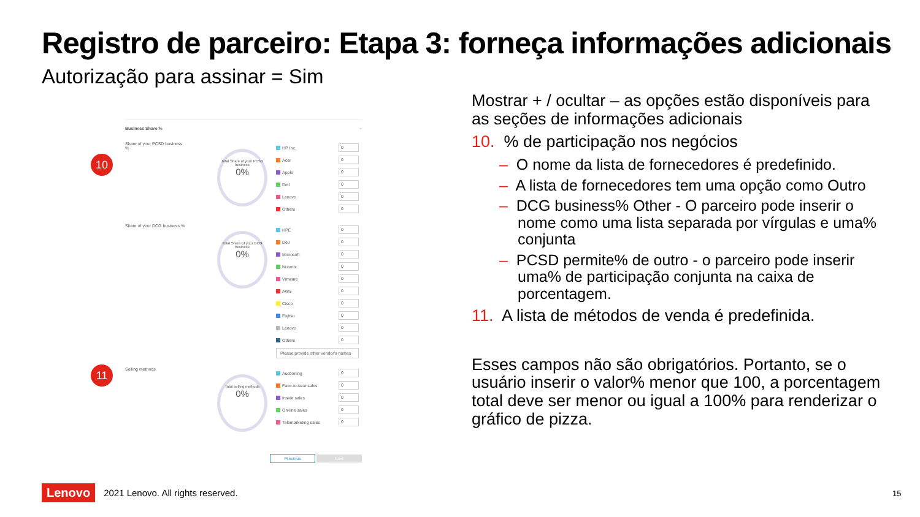Registro de parceiro: Etapa 3: forneça informações adicionais
Autorização para assinar = Sim
10
11
Business Share % –
Share of your PCSD business %
Total Share of your PCSD business
0%
HP Inc. 0
Acer 0
Apple 0
Dell 0
Lenovo 0
Others 0
Share of your DCG business %
Total Share of your DCG business
0%
HPE 0
Dell 0
Microsoft 0
Nutanix 0
Vmware 0
AWS 0
Cisco 0
Fujitsu 0
Lenovo 0
Others 0
Please provide other vendor's names
Selling methods
Total selling methods
0%
Auctioning 0
Face-to-face sales 0
Inside sales 0
On-line sales 0
Telemarketing sales 0
Previous Next
Mostrar + / ocultar – as opções estão disponíveis para as seções de informações adicionais
10. % de participação nos negócios
– O nome da lista de fornecedores é predefinido.
– A lista de fornecedores tem uma opção como Outro
– DCG business% Other - O parceiro pode inserir o nome como uma lista separada por vírgulas e uma% conjunta
– PCSD permite% de outro - o parceiro pode inserir uma% de participação conjunta na caixa de porcentagem.
11. A lista de métodos de venda é predefinida.
Esses campos não são obrigatórios. Portanto, se o usuário inserir o valor% menor que 100, a porcentagem total deve ser menor ou igual a 100% para renderizar o gráfico de pizza.
Lenovo 2021 Lenovo. All rights reserved.
15